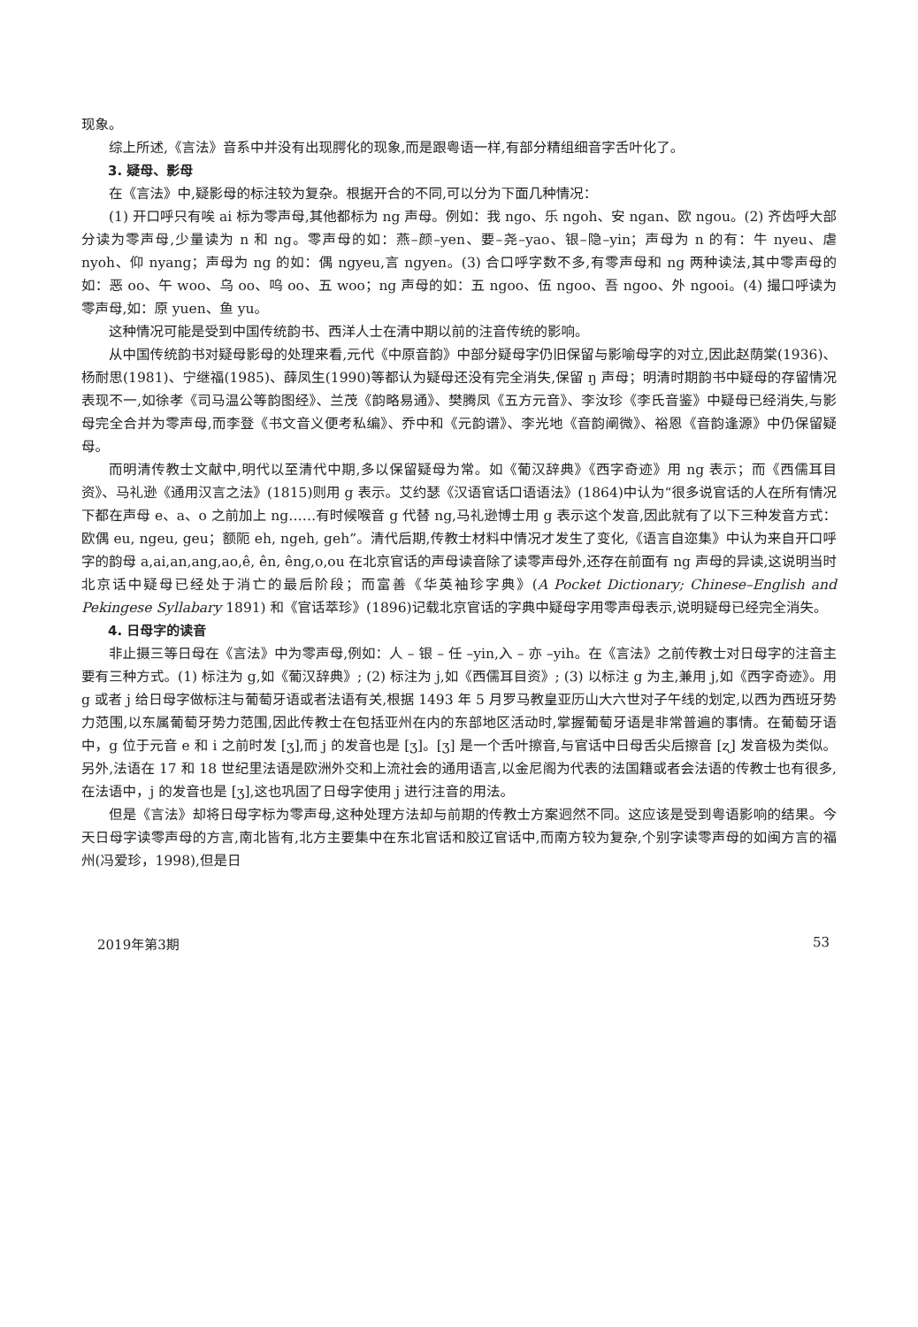现象。
综上所述,《言法》音系中并没有出现腭化的现象,而是跟粤语一样,有部分精组细音字舌叶化了。
3. 疑母、影母
在《言法》中,疑影母的标注较为复杂。根据开合的不同,可以分为下面几种情况：
(1) 开口呼只有唉 ai 标为零声母,其他都标为 ng 声母。例如：我 ngo、乐 ngoh、安 ngan、欧 ngou。(2) 齐齿呼大部分读为零声母,少量读为 n 和 ng。零声母的如：燕–颜–yen、要–尧–yao、银–隐–yin；声母为 n 的有：牛 nyeu、虐 nyoh、仰 nyang；声母为 ng 的如：偶 ngyeu,言 ngyen。(3) 合口呼字数不多,有零声母和 ng 两种读法,其中零声母的如：恶 oo、午 woo、乌 oo、呜 oo、五 woo；ng 声母的如：五 ngoo、伍 ngoo、吾 ngoo、外 ngooi。(4) 撮口呼读为零声母,如：原 yuen、鱼 yu。
这种情况可能是受到中国传统韵书、西洋人士在清中期以前的注音传统的影响。
从中国传统韵书对疑母影母的处理来看,元代《中原音韵》中部分疑母字仍旧保留与影喻母字的对立,因此赵荫棠(1936)、杨耐思(1981)、宁继福(1985)、薛凤生(1990)等都认为疑母还没有完全消失,保留 ŋ 声母；明清时期韵书中疑母的存留情况表现不一,如徐孝《司马温公等韵图经》、兰茂《韵略易通》、樊腾凤《五方元音》、李汝珍《李氏音鉴》中疑母已经消失,与影母完全合并为零声母,而李登《书文音义便考私编》、乔中和《元韵谱》、李光地《音韵阐微》、裕恩《音韵逢源》中仍保留疑母。
而明清传教士文献中,明代以至清代中期,多以保留疑母为常。如《葡汉辞典》《西字奇迹》用 ng 表示；而《西儒耳目资》、马礼逊《通用汉言之法》(1815)则用 g 表示。艾约瑟《汉语官话口语语法》(1864)中认为“很多说官话的人在所有情况下都在声母 e、a、o 之前加上 ng……有时候喉音 g 代替 ng,马礼逊博士用 g 表示这个发音,因此就有了以下三种发音方式：欧偶 eu, ngeu, geu；额阨 eh, ngeh, geh”。清代后期,传教士材料中情况才发生了变化,《语言自迩集》中认为来自开口呼字的韵母 a,ai,an,ang,ao,ê, ên, êng,o,ou 在北京官话的声母读音除了读零声母外,还存在前面有 ng 声母的异读,这说明当时北京话中疑母已经处于消亡的最后阶段；而富善《华英袖珍字典》(A Pocket Dictionary; Chinese–English and Pekingese Syllabary 1891) 和《官话萃珍》(1896)记载北京官话的字典中疑母字用零声母表示,说明疑母已经完全消失。
4. 日母字的读音
非止摄三等日母在《言法》中为零声母,例如：人 – 银 – 任 –yin,入 – 亦 –yih。在《言法》之前传教士对日母字的注音主要有三种方式。(1) 标注为 g,如《葡汉辞典》; (2) 标注为 j,如《西儒耳目资》; (3) 以标注 g 为主,兼用 j,如《西字奇迹》。用 g 或者 j 给日母字做标注与葡萄牙语或者法语有关,根据 1493 年 5 月罗马教皇亚历山大六世对子午线的划定,以西为西班牙势力范围,以东属葡萄牙势力范围,因此传教士在包括亚州在内的东部地区活动时,掌握葡萄牙语是非常普遍的事情。在葡萄牙语中，g 位于元音 e 和 i 之前时发 [ʒ],而 j 的发音也是 [ʒ]。[ʒ] 是一个舌叶擦音,与官话中日母舌尖后擦音 [ʐ] 发音极为类似。另外,法语在 17 和 18 世纪里法语是欧洲外交和上流社会的通用语言,以金尼阁为代表的法国籍或者会法语的传教士也有很多,在法语中，j 的发音也是 [ʒ],这也巩固了日母字使用 j 进行注音的用法。
但是《言法》却将日母字标为零声母,这种处理方法却与前期的传教士方案迥然不同。这应该是受到粤语影响的结果。今天日母字读零声母的方言,南北皆有,北方主要集中在东北官话和胶辽官话中,而南方较为复杂,个别字读零声母的如闽方言的福州(冯爱珍，1998),但是日
2019年第3期 53